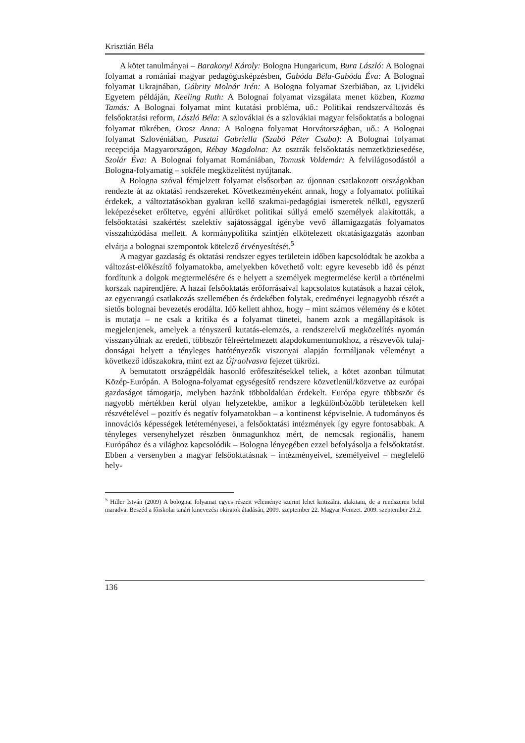Krisztián Béla
A kötet tanulmányai – Barakonyi Károly: Bologna Hungaricum, Bura László: A Bolognai folyamat a romániai magyar pedagógusképzésben, Gabóda Béla-Gabóda Éva: A Bolognai folyamat Ukrajnában, Gábrity Molnár Irén: A Bologna folyamat Szerbiában, az Ujvidéki Egyetem példáján, Keeling Ruth: A Bolognai folyamat vizsgálata menet közben, Kozma Tamás: A Bolognai folyamat mint kutatási problé­ma, uő.: Politikai rendszerváltozás és felsőoktatási reform, László Béla: A szlovákiai és a szlovákiai magyar felsőoktatás a bolognai folyamat tükrében, Orosz Anna: A Bologna folyamat Horvátországban, uő.: A Bolognai folyamat Szlovéniában, Pusztai Gabriella (Szabó Péter Csaba): A Bolognai folyamat recepciója Magyarországon, Rébay Magdolna: Az osztrák felsőoktatás nemzetköziesedése, Szolár Éva: A Bolog­nai folyamat Romániában, Tomusk Voldemár: A felvilágosodástól a Bologna-folyamatig – sokféle megközelítést nyújtanak.
A Bologna szóval fémjelzett folyamat elsősorban az újonnan csatlakozott orszá­gokban rendezte át az oktatási rendszereket. Következményeként annak, hogy a folyamatot politikai érdekek, a változtatásokban gyakran kellő szakmai-pedagógiai ismeretek nélkül, egyszerű leképezéseket erőltetve, egyéni allűröket politikai súllyá emelő személyek alakították, a felsőoktatási szakértést szelektív sajátossággal igénybe vevő államigazgatás folyamatos visszahúzódása mellett. A kormánypolitika szintjén elkötelezett oktatásigazgatás azonban elvárja a bolognai szempontok kötele­ző érvényesítését.<sup>5</sup>
A magyar gazdaság és oktatási rendszer egyes területein időben kapcsolódtak be azokba a változást-előkészítő folyamatokba, amelyekben követhető volt: egyre keve­sebb idő és pénzt fordítunk a dolgok megtermelésére és e helyett a személyek meg­termelése kerül a történelmi korszak napirendjére. A hazai felsőoktatás erőforrásai­val kapcsolatos kutatások a hazai célok, az egyenrangú csatlakozás szellemében és érdekében folytak, eredményei legnagyobb részét a sietős bolognai bevezetés erodál­ta. Idő kellett ahhoz, hogy – mint számos vélemény és e kötet is mutatja – ne csak a kritika és a folyamat tünetei, hanem azok a megállapítások is megjelenjenek, ame­lyek a tényszerű kutatás-elemzés, a rendszerelvű megközelítés nyomán visszanyúl­nak az eredeti, többször félreértelmezett alapdokumentumokhoz, a részvevők tulaj­donságai helyett a tényleges hatótényezők viszonyai alapján formáljanak véleményt a következő időszakokra, mint ezt az Újraolvasva fejezet tükrözi.
A bemutatott országpéldák hasonló erőfeszítésekkel teliek, a kötet azonban túl­mutat Közép-Európán. A Bologna-folyamat egységesítő rendszere közvetle­nül/közvetve az európai gazdaságot támogatja, melyben hazánk többoldalúan érde­kelt. Európa egyre többször és nagyobb mértékben kerül olyan helyzetekbe, amikor a legkülönbözőbb területeken kell részvételével – pozitív és negatív folyamatokban – a kontinenst képviselnie. A tudományos és innovációs képességek letéteményesei, a felsőoktatási intézmények így egyre fontosabbak. A tényleges versenyhelyzet rész­ben önmagunkhoz mért, de nemcsak regionális, hanem Európához és a világhoz kapcsolódik – Bologna lényegében ezzel befolyásolja a felsőoktatást. Ebben a ver­senyben a magyar felsőoktatásnak – intézményeivel, személyeivel – megfelelő hely-
<sup>5</sup> Hiller István (2009) A bolognai folyamat egyes részeit véleménye szerint lehet kritizálni, alakitani, de a rendszeren belül maradva. Beszéd a főiskolai tanári kinevezési okiratok átadásán, 2009. szeptember 22. Magyar Nemzet. 2009. szeptember 23.2.
136